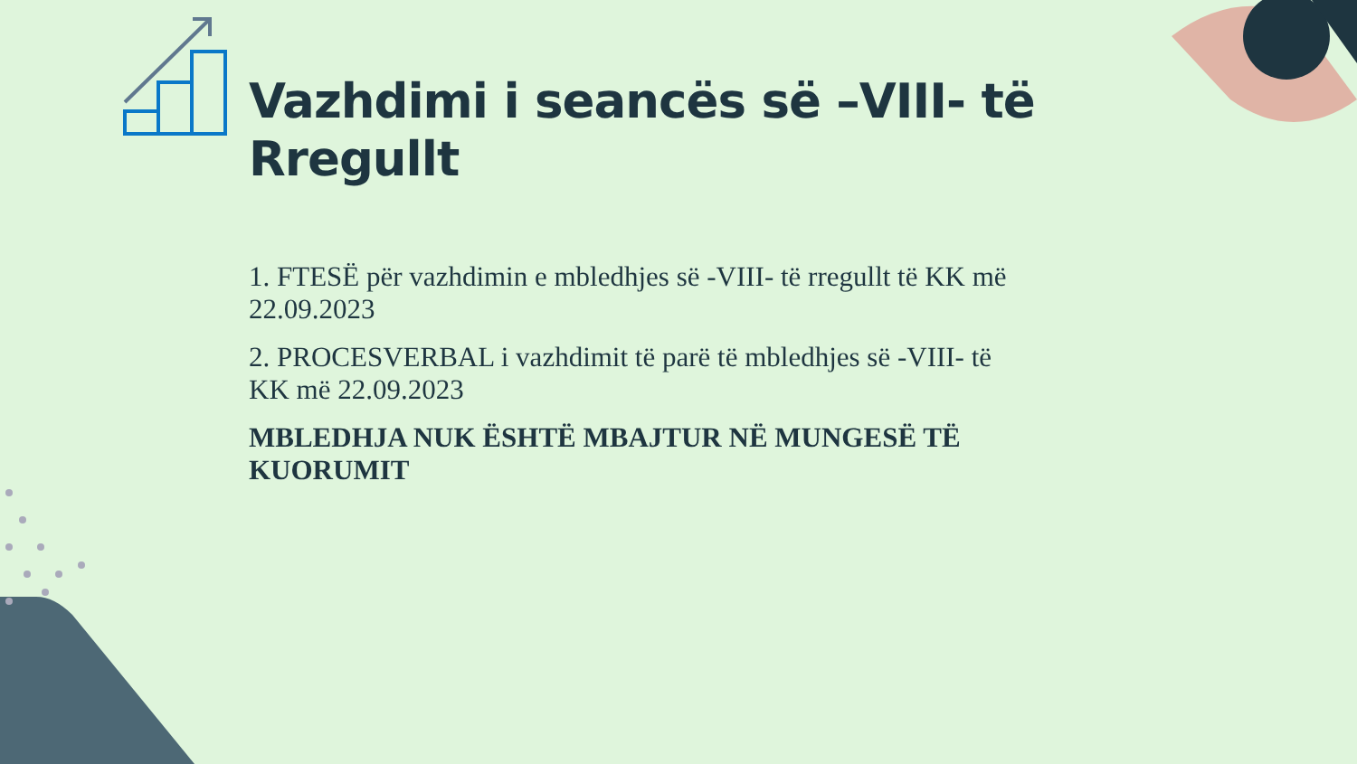Vazhdimi i seancës së –VIII- të Rregullt
1. FTESË për vazhdimin e mbledhjes së -VIII- të rregullt të KK më 22.09.2023
2. PROCESVERBAL i vazhdimit të parë të mbledhjes së -VIII- të KK më 22.09.2023
MBLEDHJA NUK ËSHTË MBAJTUR NË MUNGESË TË KUORUMIT